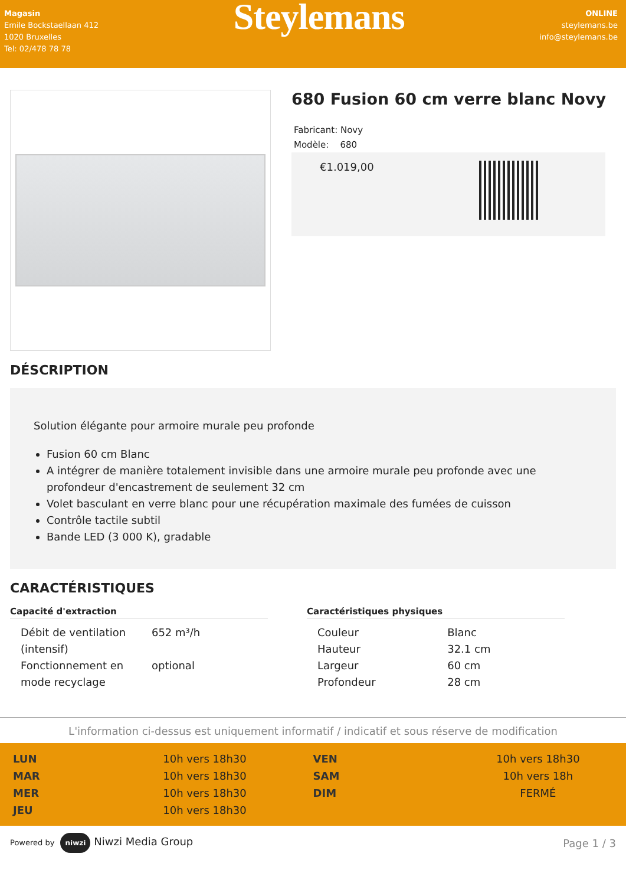Magasin
Emile Bockstaellaan 412
1020 Bruxelles
Tel: 02/478 78 78
Steylemans
ONLINE
steylemans.be
info@steylemans.be
680 Fusion 60 cm verre blanc Novy
Fabricant: Novy
Modèle: 680
€1.019,00
DÉSCRIPTION
Solution élégante pour armoire murale peu profonde
Fusion 60 cm Blanc
A intégrer de manière totalement invisible dans une armoire murale peu profonde avec une profondeur d'encastrement de seulement 32 cm
Volet basculant en verre blanc pour une récupération maximale des fumées de cuisson
Contrôle tactile subtil
Bande LED (3 000 K), gradable
CARACTÉRISTIQUES
Capacité d'extraction
| Débit de ventilation (intensif) | 652 m³/h |
| Fonctionnement en mode recyclage | optional |
Caractéristiques physiques
| Couleur | Blanc |
| Hauteur | 32.1 cm |
| Largeur | 60 cm |
| Profondeur | 28 cm |
L'information ci-dessus est uniquement informatif / indicatif et sous réserve de modification
| LUN | 10h vers 18h30 | VEN | 10h vers 18h30 |
| MAR | 10h vers 18h30 | SAM | 10h vers 18h |
| MER | 10h vers 18h30 | DIM | FERMÉ |
| JEU | 10h vers 18h30 | | |
Powered by niwzi Niwzi Media Group
Page 1 / 3